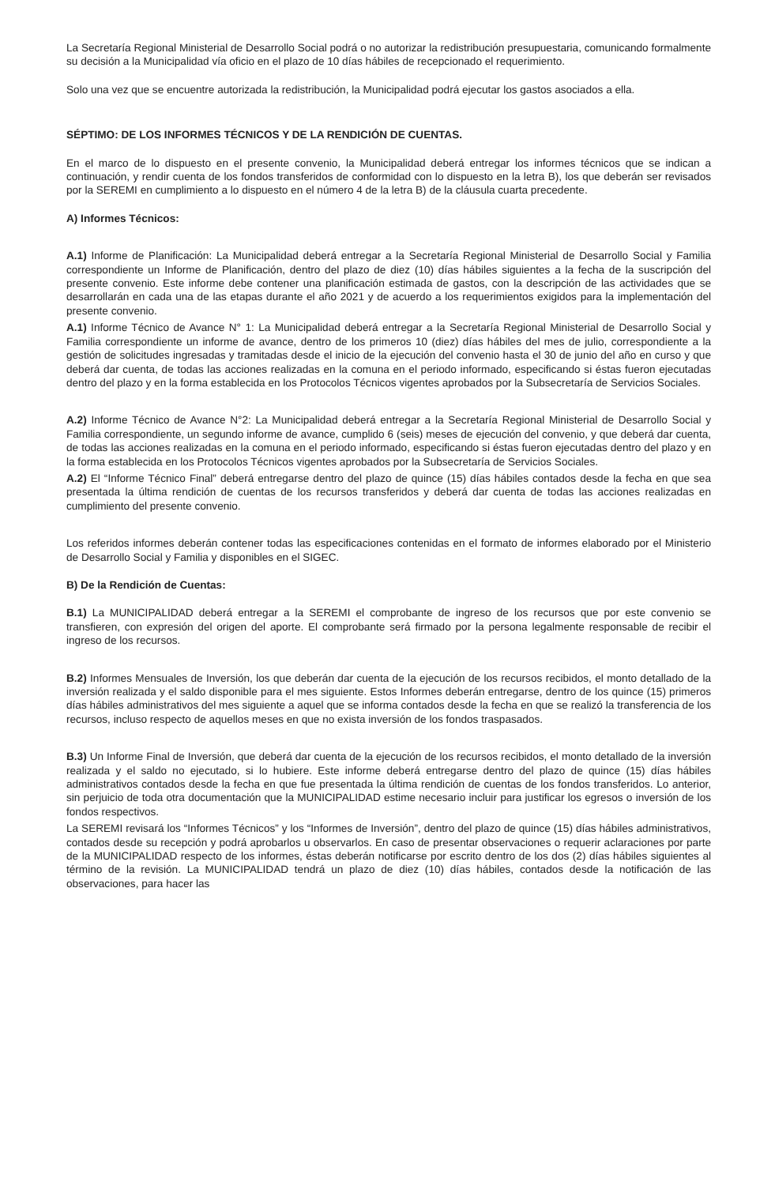La Secretaría Regional Ministerial de Desarrollo Social podrá o no autorizar la redistribución presupuestaria, comunicando formalmente su decisión a la Municipalidad vía oficio en el plazo de 10 días hábiles de recepcionado el requerimiento.
Solo una vez que se encuentre autorizada la redistribución, la Municipalidad podrá ejecutar los gastos asociados a ella.
SÉPTIMO: DE LOS INFORMES TÉCNICOS Y DE LA RENDICIÓN DE CUENTAS.
En el marco de lo dispuesto en el presente convenio, la Municipalidad deberá entregar los informes técnicos que se indican a continuación, y rendir cuenta de los fondos transferidos de conformidad con lo dispuesto en la letra B), los que deberán ser revisados por la SEREMI en cumplimiento a lo dispuesto en el número 4 de la letra B) de la cláusula cuarta precedente.
A) Informes Técnicos:
A.1) Informe de Planificación: La Municipalidad deberá entregar a la Secretaría Regional Ministerial de Desarrollo Social y Familia correspondiente un Informe de Planificación, dentro del plazo de diez (10) días hábiles siguientes a la fecha de la suscripción del presente convenio. Este informe debe contener una planificación estimada de gastos, con la descripción de las actividades que se desarrollarán en cada una de las etapas durante el año 2021 y de acuerdo a los requerimientos exigidos para la implementación del presente convenio.
A.1) Informe Técnico de Avance N° 1: La Municipalidad deberá entregar a la Secretaría Regional Ministerial de Desarrollo Social y Familia correspondiente un informe de avance, dentro de los primeros 10 (diez) días hábiles del mes de julio, correspondiente a la gestión de solicitudes ingresadas y tramitadas desde el inicio de la ejecución del convenio hasta el 30 de junio del año en curso y que deberá dar cuenta, de todas las acciones realizadas en la comuna en el periodo informado, especificando si éstas fueron ejecutadas dentro del plazo y en la forma establecida en los Protocolos Técnicos vigentes aprobados por la Subsecretaría de Servicios Sociales.
A.2) Informe Técnico de Avance N°2: La Municipalidad deberá entregar a la Secretaría Regional Ministerial de Desarrollo Social y Familia correspondiente, un segundo informe de avance, cumplido 6 (seis) meses de ejecución del convenio, y que deberá dar cuenta, de todas las acciones realizadas en la comuna en el periodo informado, especificando si éstas fueron ejecutadas dentro del plazo y en la forma establecida en los Protocolos Técnicos vigentes aprobados por la Subsecretaría de Servicios Sociales.
A.2) El “Informe Técnico Final” deberá entregarse dentro del plazo de quince (15) días hábiles contados desde la fecha en que sea presentada la última rendición de cuentas de los recursos transferidos y deberá dar cuenta de todas las acciones realizadas en cumplimiento del presente convenio.
Los referidos informes deberán contener todas las especificaciones contenidas en el formato de informes elaborado por el Ministerio de Desarrollo Social y Familia y disponibles en el SIGEC.
B) De la Rendición de Cuentas:
B.1) La MUNICIPALIDAD deberá entregar a la SEREMI el comprobante de ingreso de los recursos que por este convenio se transfieren, con expresión del origen del aporte. El comprobante será firmado por la persona legalmente responsable de recibir el ingreso de los recursos.
B.2) Informes Mensuales de Inversión, los que deberán dar cuenta de la ejecución de los recursos recibidos, el monto detallado de la inversión realizada y el saldo disponible para el mes siguiente. Estos Informes deberán entregarse, dentro de los quince (15) primeros días hábiles administrativos del mes siguiente a aquel que se informa contados desde la fecha en que se realizó la transferencia de los recursos, incluso respecto de aquellos meses en que no exista inversión de los fondos traspasados.
B.3) Un Informe Final de Inversión, que deberá dar cuenta de la ejecución de los recursos recibidos, el monto detallado de la inversión realizada y el saldo no ejecutado, si lo hubiere. Este informe deberá entregarse dentro del plazo de quince (15) días hábiles administrativos contados desde la fecha en que fue presentada la última rendición de cuentas de los fondos transferidos. Lo anterior, sin perjuicio de toda otra documentación que la MUNICIPALIDAD estime necesario incluir para justificar los egresos o inversión de los fondos respectivos.
La SEREMI revisará los “Informes Técnicos” y los “Informes de Inversión”, dentro del plazo de quince (15) días hábiles administrativos, contados desde su recepción y podrá aprobarlos u observarlos. En caso de presentar observaciones o requerir aclaraciones por parte de la MUNICIPALIDAD respecto de los informes, éstas deberán notificarse por escrito dentro de los dos (2) días hábiles siguientes al término de la revisión. La MUNICIPALIDAD tendrá un plazo de diez (10) días hábiles, contados desde la notificación de las observaciones, para hacer las